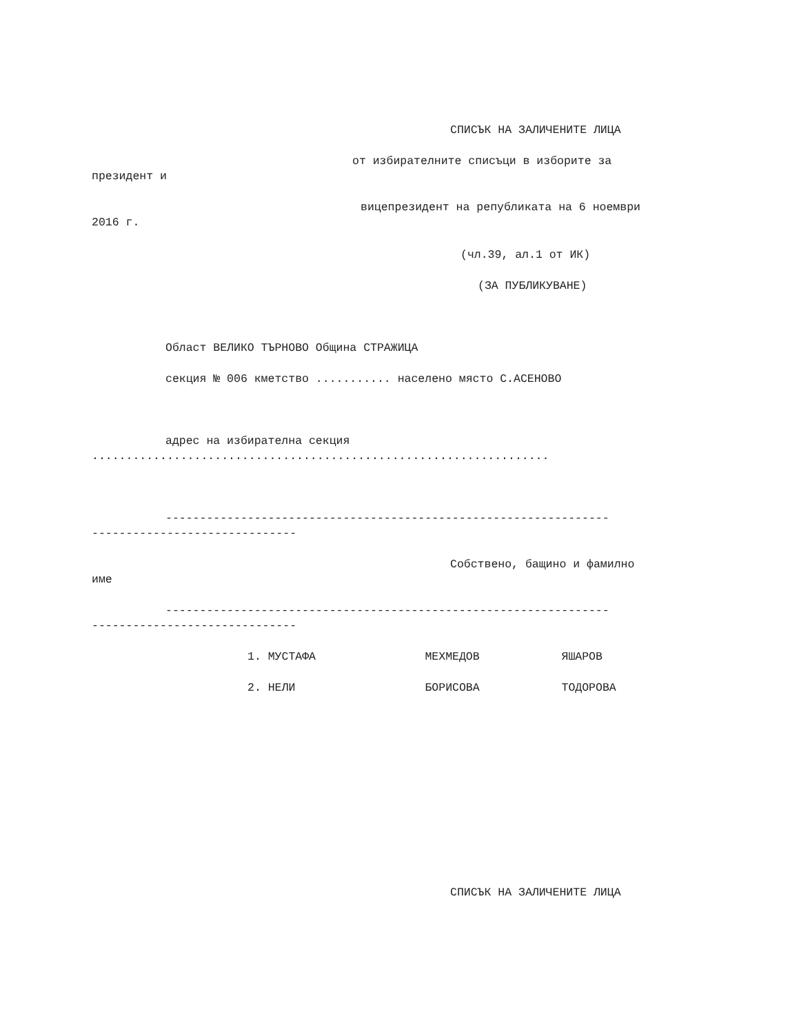СПИСЪК НА ЗАЛИЧЕНИТЕ ЛИЦА
от избирателните списъци в изборите за
президент и
вицепрезидент на републиката на 6 ноември
2016 г.
(чл.39, ал.1 от ИК)
(ЗА ПУБЛИКУВАНЕ)
Област ВЕЛИКО ТЪРНОВО Община СТРАЖИЦА
секция № 006 кметство ........... населено място С.АСЕНОВО
адрес на избирателна секция
...................................................................
-----------------------------------------------------------------
------------------------------
Собствено, бащино и фамилно
име
-----------------------------------------------------------------
------------------------------
1. МУСТАФА МЕХМЕДОВ ЯШАРОВ
2. НЕЛИ БОРИСОВА ТОДОРОВА
СПИСЪК НА ЗАЛИЧЕНИТЕ ЛИЦА